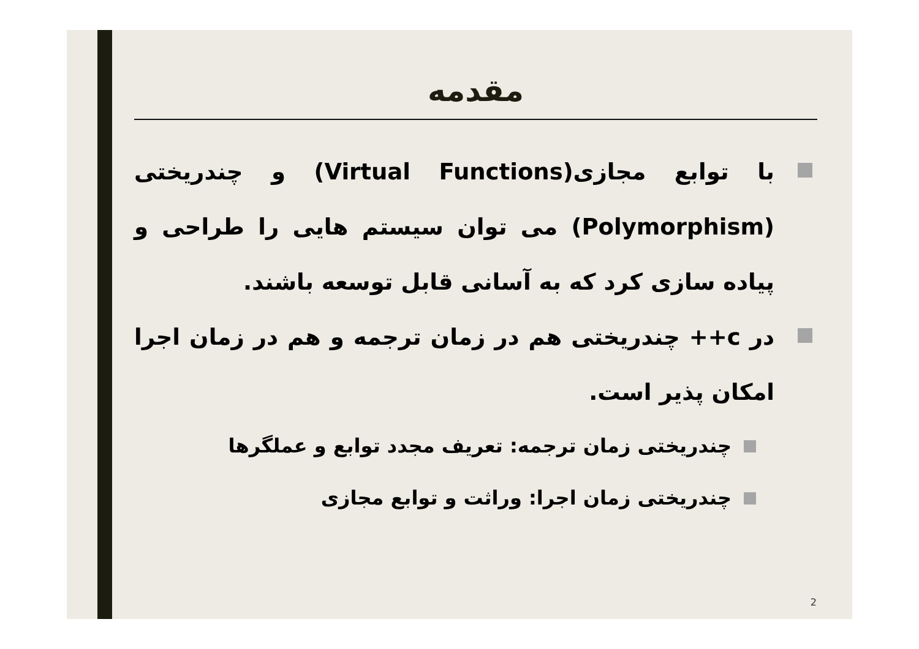مقدمه
با توابع مجازی(Virtual Functions) و چندریختی (Polymorphism) می توان سیستم هایی را طراحی و پیاده سازی کرد که به آسانی قابل توسعه باشند.
در c++ چندریختی هم در زمان ترجمه و هم در زمان اجرا امکان پذیر است.
چندریختی زمان ترجمه: تعریف مجدد توابع و عملگرها
چندریختی زمان اجرا: وراثت و توابع مجازی
2